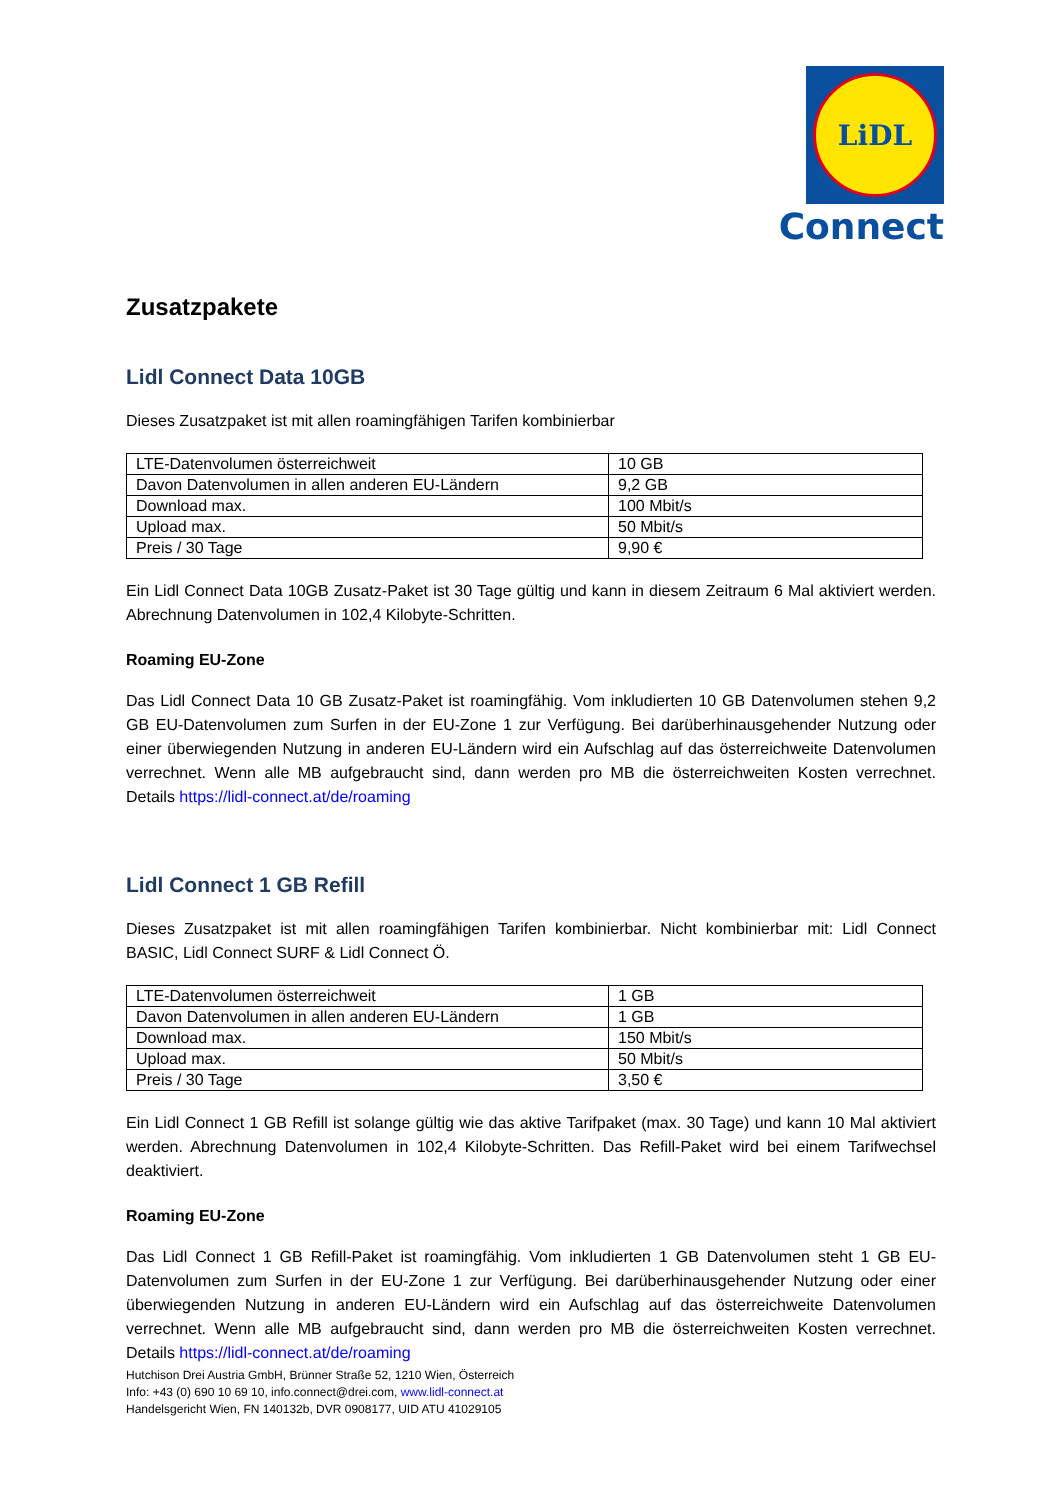LiDL
Connect
Zusatzpakete
Lidl Connect Data 10GB
Dieses Zusatzpaket ist mit allen roamingfähigen Tarifen kombinierbar
| LTE-Datenvolumen österreichweit | 10 GB |
| Davon Datenvolumen in allen anderen EU-Ländern | 9,2 GB |
| Download max. | 100 Mbit/s |
| Upload max. | 50 Mbit/s |
| Preis / 30 Tage | 9,90 € |
Ein Lidl Connect Data 10GB Zusatz-Paket ist 30 Tage gültig und kann in diesem Zeitraum 6 Mal aktiviert werden. Abrechnung Datenvolumen in 102,4 Kilobyte-Schritten.
Roaming EU-Zone
Das Lidl Connect Data 10 GB Zusatz-Paket ist roamingfähig. Vom inkludierten 10 GB Datenvolumen stehen 9,2 GB EU-Datenvolumen zum Surfen in der EU-Zone 1 zur Verfügung. Bei darüberhinausgehender Nutzung oder einer überwiegenden Nutzung in anderen EU-Ländern wird ein Aufschlag auf das österreichweite Datenvolumen verrechnet. Wenn alle MB aufgebraucht sind, dann werden pro MB die österreichweiten Kosten verrechnet. Details https://lidl-connect.at/de/roaming
Lidl Connect 1 GB Refill
Dieses Zusatzpaket ist mit allen roamingfähigen Tarifen kombinierbar. Nicht kombinierbar mit: Lidl Connect BASIC, Lidl Connect SURF & Lidl Connect Ö.
| LTE-Datenvolumen österreichweit | 1 GB |
| Davon Datenvolumen in allen anderen EU-Ländern | 1 GB |
| Download max. | 150 Mbit/s |
| Upload max. | 50 Mbit/s |
| Preis / 30 Tage | 3,50 € |
Ein Lidl Connect 1 GB Refill ist solange gültig wie das aktive Tarifpaket (max. 30 Tage) und kann 10 Mal aktiviert werden. Abrechnung Datenvolumen in 102,4 Kilobyte-Schritten. Das Refill-Paket wird bei einem Tarifwechsel deaktiviert.
Roaming EU-Zone
Das Lidl Connect 1 GB Refill-Paket ist roamingfähig. Vom inkludierten 1 GB Datenvolumen steht 1 GB EU-Datenvolumen zum Surfen in der EU-Zone 1 zur Verfügung. Bei darüberhinausgehender Nutzung oder einer überwiegenden Nutzung in anderen EU-Ländern wird ein Aufschlag auf das österreichweite Datenvolumen verrechnet. Wenn alle MB aufgebraucht sind, dann werden pro MB die österreichweiten Kosten verrechnet. Details https://lidl-connect.at/de/roaming
Hutchison Drei Austria GmbH, Brünner Straße 52, 1210 Wien, Österreich
Info: +43 (0) 690 10 69 10, info.connect@drei.com, www.lidl-connect.at
Handelsgericht Wien, FN 140132b, DVR 0908177, UID ATU 41029105